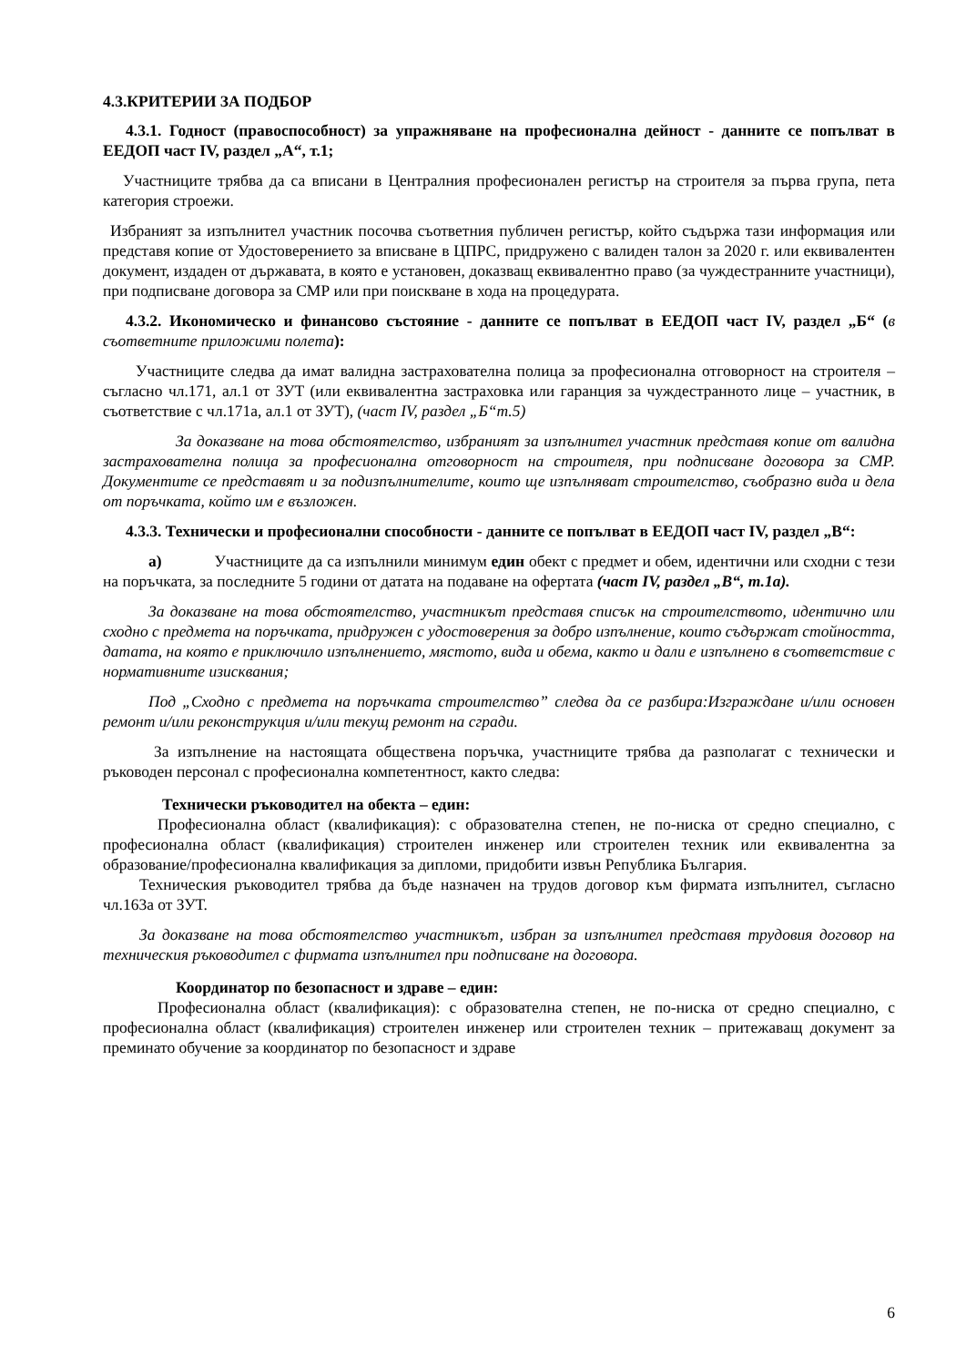4.3.КРИТЕРИИ ЗА ПОДБОР
4.3.1. Годност (правоспособност) за упражняване на професионална дейност - данните се попълват в ЕЕДОП част IV, раздел „А“, т.1;
Участниците трябва да са вписани в Централния професионален регистър на строителя за първа група, пета категория строежи.
Избраният за изпълнител участник посочва съответния публичен регистър, който съдържа тази информация или представя копие от Удостоверението за вписване в ЦПРС, придружено с валиден талон за 2020 г. или еквивалентен документ, издаден от държавата, в която е установен, доказващ еквивалентно право (за чуждестранните участници), при подписване договора за СМР или при поискване в хода на процедурата.
4.3.2. Икономическо и финансово състояние - данните се попълват в ЕЕДОП част IV, раздел „Б“ (в съответните приложими полета):
Участниците следва да имат валидна застрахователна полица за професионална отговорност на строителя – съгласно чл.171, ал.1 от ЗУТ (или еквивалентна застраховка или гаранция за чуждестранното лице – участник, в съответствие с чл.171а, ал.1 от ЗУТ), (част IV, раздел „Б“т.5)
За доказване на това обстоятелство, избраният за изпълнител участник представя копие от валидна застрахователна полица за професионална отговорност на строителя, при подписване договора за СМР. Документите се представят и за подизпълнителите, които ще изпълняват строителство, съобразно вида и дела от поръчката, който им е възложен.
4.3.3. Технически и професионални способности - данните се попълват в ЕЕДОП част IV, раздел „В“:
а) Участниците да са изпълнили минимум един обект с предмет и обем, идентични или сходни с тези на поръчката, за последните 5 години от датата на подаване на офертата (част IV, раздел „В“, т.1а).
За доказване на това обстоятелство, участникът представя списък на строителството, идентично или сходно с предмета на поръчката, придружен с удостоверения за добро изпълнение, които съдържат стойността, датата, на която е приключило изпълнението, мястото, вида и обема, както и дали е изпълнено в съответствие с нормативните изисквания;
Под „Сходно с предмета на поръчката строителство” следва да се разбира:Изграждане и/или основен ремонт и/или реконструкция и/или текущ ремонт на сгради.
За изпълнение на настоящата обществена поръчка, участниците трябва да разполагат с технически и ръководен персонал с професионална компетентност, както следва:
Технически ръководител на обекта – един:
Професионална област (квалификация): с образователна степен, не по-ниска от средно специално, с професионална област (квалификация) строителен инженер или строителен техник или еквивалентна за образование/професионална квалификация за дипломи, придобити извън Република България.
Техническия ръководител трябва да бъде назначен на трудов договор към фирмата изпълнител, съгласно чл.163а от ЗУТ.
За доказване на това обстоятелство участникът, избран за изпълнител представя трудовия договор на техническия ръководител с фирмата изпълнител при подписване на договора.
Координатор по безопасност и здраве – един:
Професионална област (квалификация): с образователна степен, не по-ниска от средно специално, с професионална област (квалификация) строителен инженер или строителен техник – притежаващ документ за преминато обучение за координатор по безопасност и здраве
6